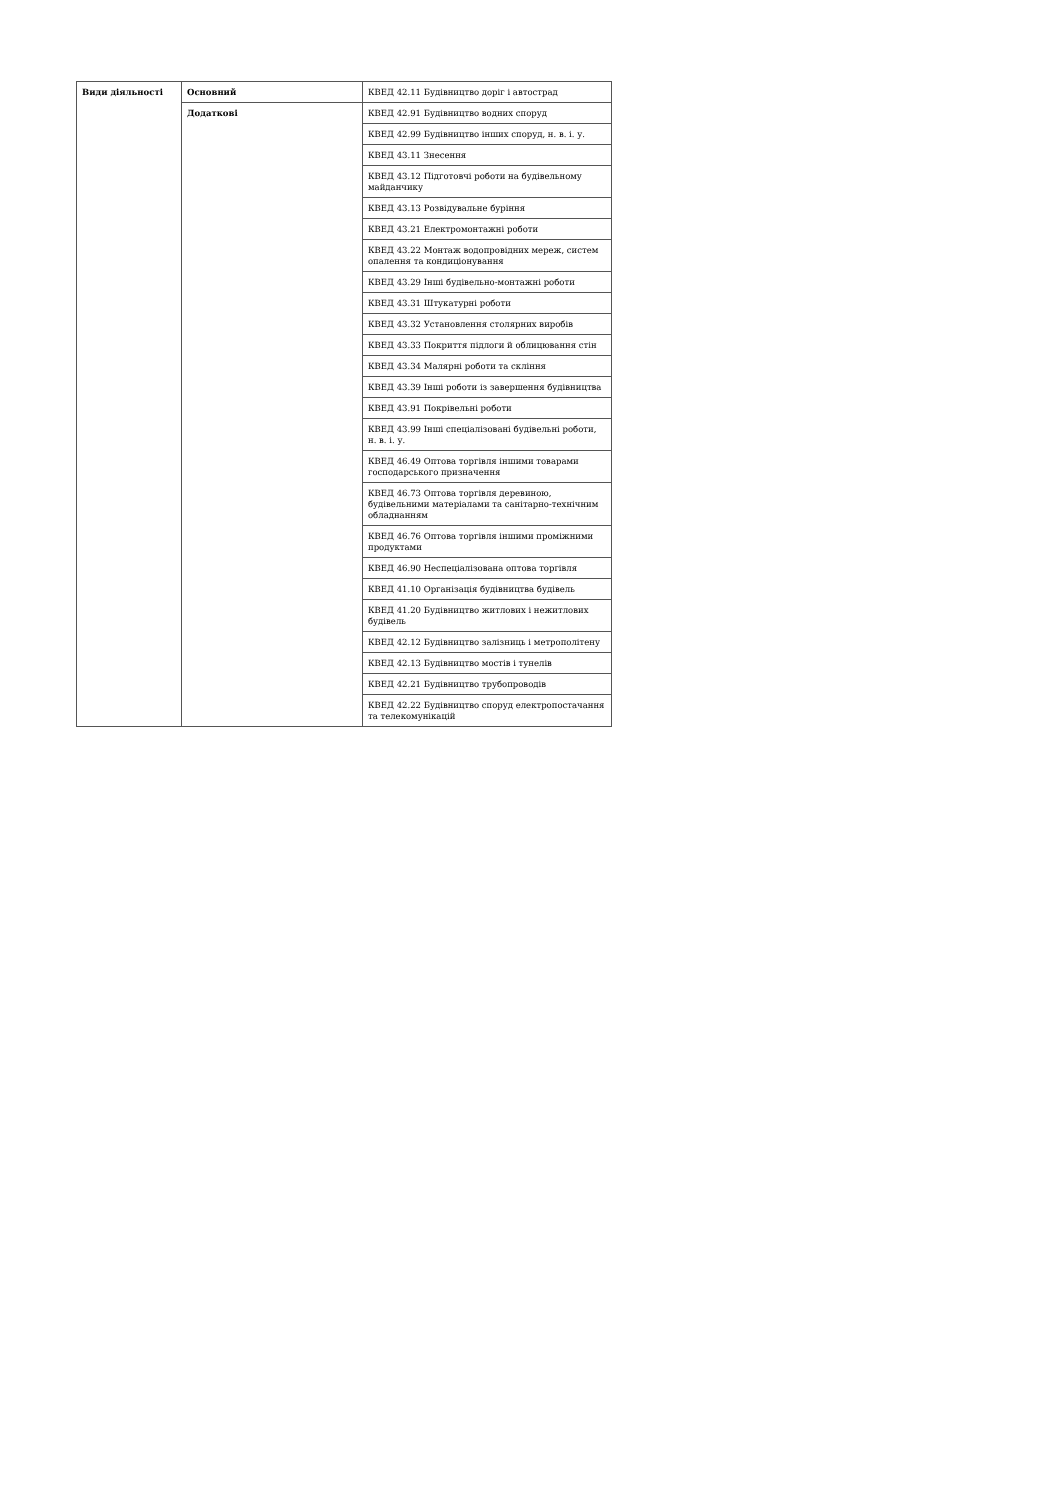| Види діяльності | Основний | КВЕД 42.11 Будівництво доріг і автострад |
| | Додаткові | КВЕД 42.91 Будівництво водних споруд |
| | | КВЕД 42.99 Будівництво інших споруд, н. в. і. у. |
| | | КВЕД 43.11 Знесення |
| | | КВЕД 43.12 Підготовчі роботи на будівельному майданчику |
| | | КВЕД 43.13 Розвідувальне буріння |
| | | КВЕД 43.21 Електромонтажні роботи |
| | | КВЕД 43.22 Монтаж водопровідних мереж, систем опалення та кондиціонування |
| | | КВЕД 43.29 Інші будівельно-монтажні роботи |
| | | КВЕД 43.31 Штукатурні роботи |
| | | КВЕД 43.32 Установлення столярних виробів |
| | | КВЕД 43.33 Покриття підлоги й облицювання стін |
| | | КВЕД 43.34 Малярні роботи та скління |
| | | КВЕД 43.39 Інші роботи із завершення будівництва |
| | | КВЕД 43.91 Покрівельні роботи |
| | | КВЕД 43.99 Інші спеціалізовані будівельні роботи, н. в. і. у. |
| | | КВЕД 46.49 Оптова торгівля іншими товарами господарського призначення |
| | | КВЕД 46.73 Оптова торгівля деревиною, будівельними матеріалами та санітарно-технічним обладнанням |
| | | КВЕД 46.76 Оптова торгівля іншими проміжними продуктами |
| | | КВЕД 46.90 Неспеціалізована оптова торгівля |
| | | КВЕД 41.10 Організація будівництва будівель |
| | | КВЕД 41.20 Будівництво житлових і нежитлових будівель |
| | | КВЕД 42.12 Будівництво залізниць і метрополітену |
| | | КВЕД 42.13 Будівництво мостів і тунелів |
| | | КВЕД 42.21 Будівництво трубопроводів |
| | | КВЕД 42.22 Будівництво споруд електропостачання та телекомунікацій |